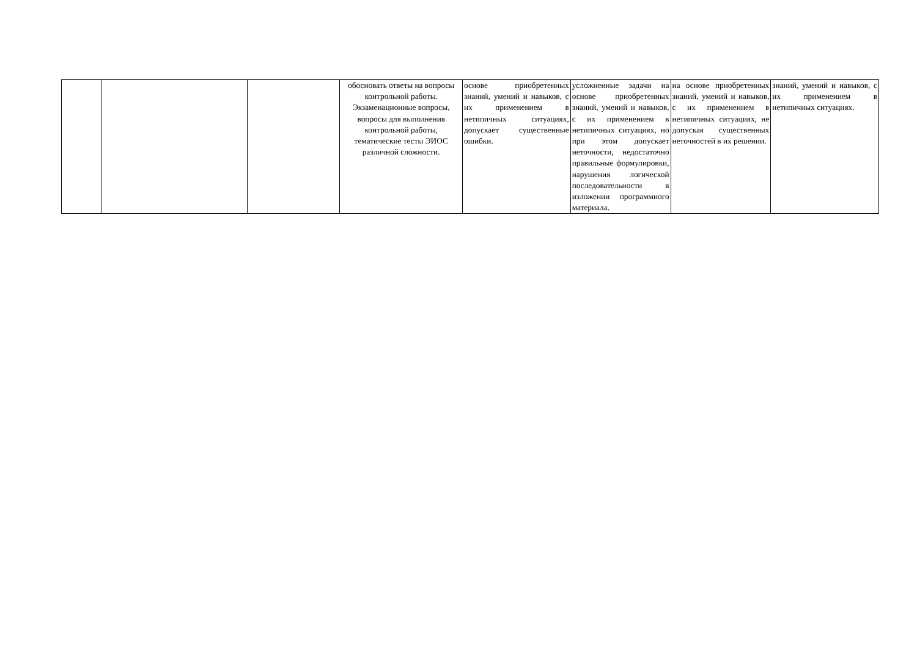| | | | обосновать ответы на вопросы контрольной работы. Экзаменационные вопросы, вопросы для выполнения контрольной работы, тематические тесты ЭИОС различной сложности. | основе приобретенных знаний, умений и навыков, с их применением в нетипичных ситуациях, допускает существенные ошибки. | усложненные задачи на основе приобретенных знаний, умений и навыков, с их применением в нетипичных ситуациях, но при этом допускает неточности, недостаточно правильные формулировки, нарушения логической последовательности в изложении программного материала. | на основе приобретенных знаний, умений и навыков, с их применением в нетипичных ситуациях, не допуская существенных неточностей в их решении. | знаний, умений и навыков, с их применением в нетипичных ситуациях. |